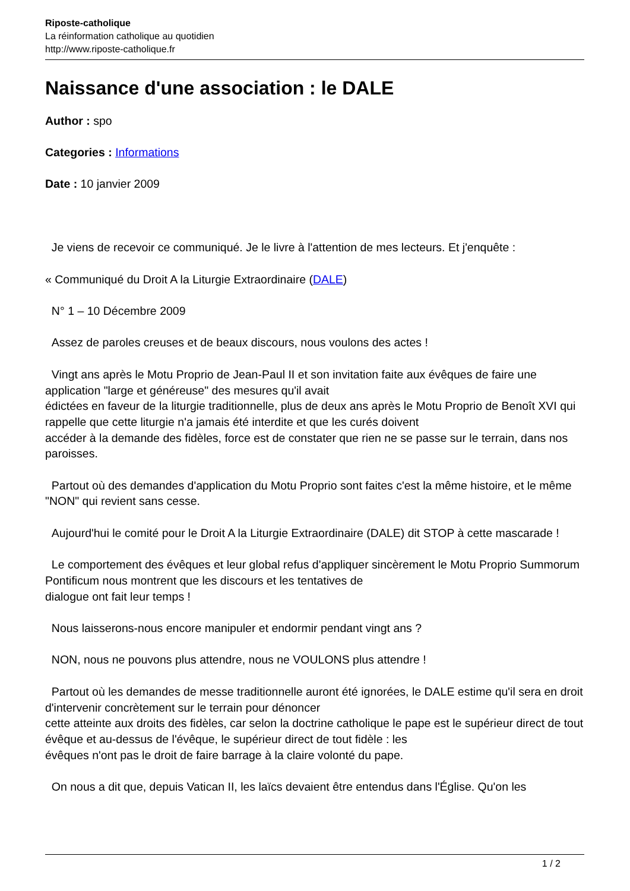Riposte-catholique
La réinformation catholique au quotidien
http://www.riposte-catholique.fr
Naissance d'une association : le DALE
Author : spo
Categories : Informations
Date : 10 janvier 2009
Je viens de recevoir ce communiqué. Je le livre à l'attention de mes lecteurs. Et j'enquête :
« Communiqué du Droit A la Liturgie Extraordinaire (DALE)
N° 1 – 10 Décembre 2009
Assez de paroles creuses et de beaux discours, nous voulons des actes !
Vingt ans après le Motu Proprio de Jean-Paul II et son invitation faite aux évêques de faire une application "large et généreuse" des mesures qu'il avait
édictées en faveur de la liturgie traditionnelle, plus de deux ans après le Motu Proprio de Benoît XVI qui rappelle que cette liturgie n'a jamais été interdite et que les curés doivent
accéder à la demande des fidèles, force est de constater que rien ne se passe sur le terrain, dans nos paroisses.
Partout où des demandes d'application du Motu Proprio sont faites c'est la même histoire, et le même "NON" qui revient sans cesse.
Aujourd'hui le comité pour le Droit A la Liturgie Extraordinaire (DALE) dit STOP à cette mascarade !
Le comportement des évêques et leur global refus d'appliquer sincèrement le Motu Proprio Summorum Pontificum nous montrent que les discours et les tentatives de
dialogue ont fait leur temps !
Nous laisserons-nous encore manipuler et endormir pendant vingt ans ?
NON, nous ne pouvons plus attendre, nous ne VOULONS plus attendre !
Partout où les demandes de messe traditionnelle auront été ignorées, le DALE estime qu'il sera en droit d'intervenir concrètement sur le terrain pour dénoncer
cette atteinte aux droits des fidèles, car selon la doctrine catholique le pape est le supérieur direct de tout évêque et au-dessus de l'évêque, le supérieur direct de tout fidèle : les
évêques n'ont pas le droit de faire barrage à la claire volonté du pape.
On nous a dit que, depuis Vatican II, les laïcs devaient être entendus dans l'Église. Qu'on les
1 / 2